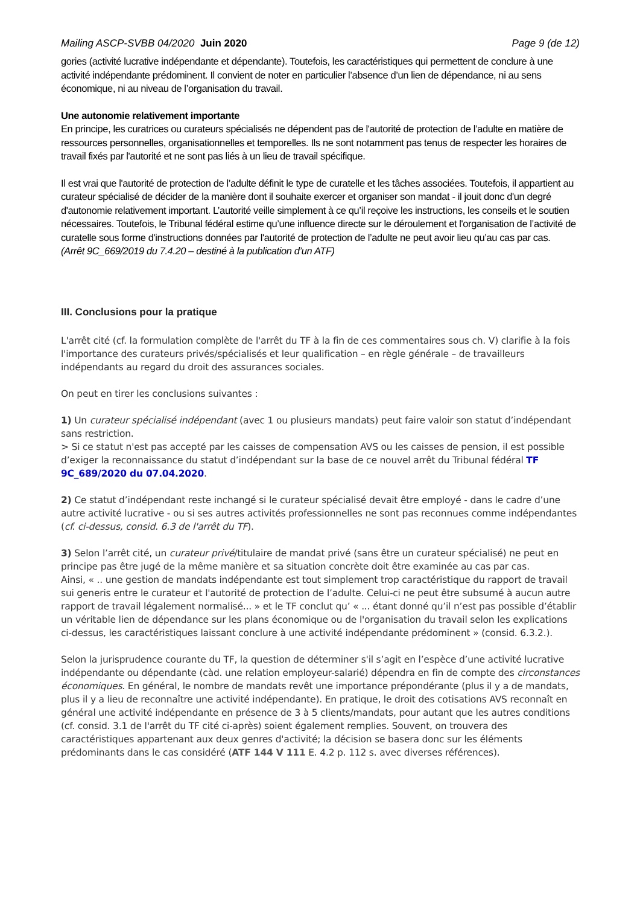Mailing ASCP-SVBB 04/2020 Juin 2020 Page 9 (de 12)
gories (activité lucrative indépendante et dépendante). Toutefois, les caractéristiques qui permettent de conclure à une activité indépendante prédominent. Il convient de noter en particulier l’absence d’un lien de dépendance, ni au sens économique, ni au niveau de l’organisation du travail.
Une autonomie relativement importante
En principe, les curatrices ou curateurs spécialisés ne dépendent pas de l'autorité de protection de l’adulte en matière de ressources personnelles, organisationnelles et temporelles. Ils ne sont notamment pas tenus de respecter les horaires de travail fixés par l'autorité et ne sont pas liés à un lieu de travail spécifique.
Il est vrai que l'autorité de protection de l’adulte définit le type de curatelle et les tâches associées. Toutefois, il appartient au curateur spécialisé de décider de la manière dont il souhaite exercer et organiser son mandat - il jouit donc d'un degré d'autonomie relativement important. L’autorité veille simplement à ce qu’il reçoive les instructions, les conseils et le soutien nécessaires. Toutefois, le Tribunal fédéral estime qu’une influence directe sur le déroulement et l'organisation de l’activité de curatelle sous forme d'instructions données par l'autorité de protection de l’adulte ne peut avoir lieu qu’au cas par cas.
(Arrêt 9C_669/2019 du 7.4.20 – destiné à la publication d’un ATF)
III. Conclusions pour la pratique
L'arrêt cité (cf. la formulation complète de l'arrêt du TF à la fin de ces commentaires sous ch. V) clarifie à la fois l'importance des curateurs privés/spécialisés et leur qualification – en règle générale – de travailleurs indépendants au regard du droit des assurances sociales.
On peut en tirer les conclusions suivantes :
1) Un curateur spécialisé indépendant (avec 1 ou plusieurs mandats) peut faire valoir son statut d’indépendant sans restriction.
> Si ce statut n'est pas accepté par les caisses de compensation AVS ou les caisses de pension, il est possible d’exiger la reconnaissance du statut d’indépendant sur la base de ce nouvel arrêt du Tribunal fédéral TF 9C_689/2020 du 07.04.2020.
2) Ce statut d’indépendant reste inchangé si le curateur spécialisé devait être employé - dans le cadre d’une autre activité lucrative - ou si ses autres activités professionnelles ne sont pas reconnues comme indépendantes (cf. ci-dessus, consid. 6.3 de l'arrêt du TF).
3) Selon l’arrêt cité, un curateur privé/titulaire de mandat privé (sans être un curateur spécialisé) ne peut en principe pas être jugé de la même manière et sa situation concrète doit être examinée au cas par cas.
Ainsi, « .. une gestion de mandats indépendante est tout simplement trop caractéristique du rapport de travail sui generis entre le curateur et l'autorité de protection de l’adulte. Celui-ci ne peut être subsumé à aucun autre rapport de travail légalement normalisé... » et le TF conclut qu’ « ... étant donné qu’il n’est pas possible d’établir un véritable lien de dépendance sur les plans économique ou de l'organisation du travail selon les explications ci-dessus, les caractéristiques laissant conclure à une activité indépendante prédominent » (consid. 6.3.2.).
Selon la jurisprudence courante du TF, la question de déterminer s'il s’agit en l’espèce d’une activité lucrative indépendante ou dépendante (càd. une relation employeur-salarié) dépendra en fin de compte des circonstances économiques. En général, le nombre de mandats revêt une importance prépondérante (plus il y a de mandats, plus il y a lieu de reconnaître une activité indépendante). En pratique, le droit des cotisations AVS reconnaît en général une activité indépendante en présence de 3 à 5 clients/mandats, pour autant que les autres conditions (cf. consid. 3.1 de l'arrêt du TF cité ci-après) soient également remplies. Souvent, on trouvera des caractéristiques appartenant aux deux genres d'activité; la décision se basera donc sur les éléments prédominants dans le cas considéré (ATF 144 V 111 E. 4.2 p. 112 s. avec diverses références).